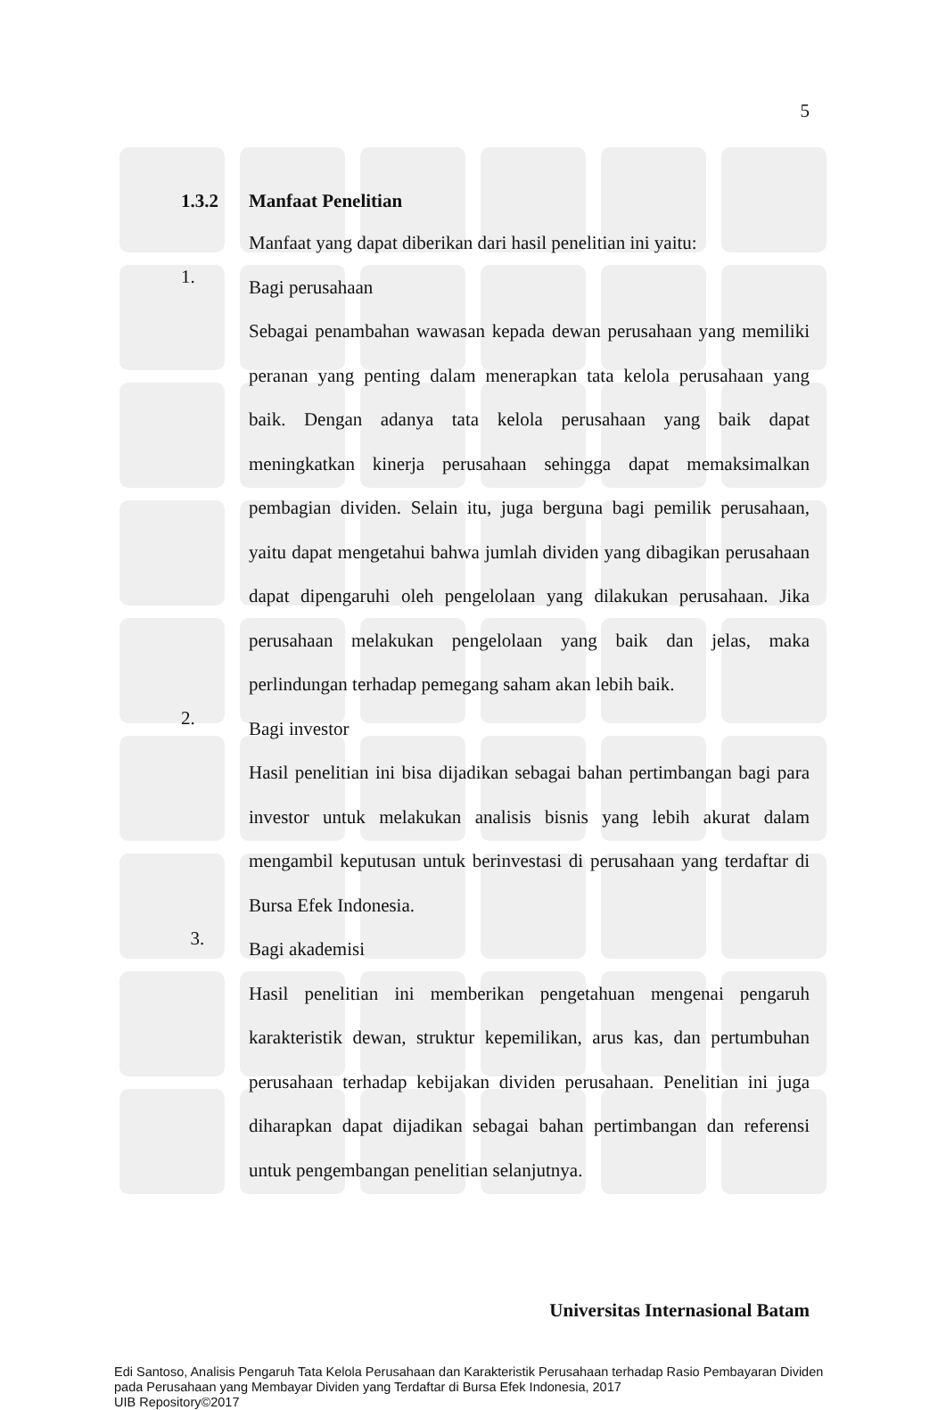5
1.3.2 Manfaat Penelitian
Manfaat yang dapat diberikan dari hasil penelitian ini yaitu:
1. Bagi perusahaan
Sebagai penambahan wawasan kepada dewan perusahaan yang memiliki peranan yang penting dalam menerapkan tata kelola perusahaan yang baik. Dengan adanya tata kelola perusahaan yang baik dapat meningkatkan kinerja perusahaan sehingga dapat memaksimalkan pembagian dividen. Selain itu, juga berguna bagi pemilik perusahaan, yaitu dapat mengetahui bahwa jumlah dividen yang dibagikan perusahaan dapat dipengaruhi oleh pengelolaan yang dilakukan perusahaan. Jika perusahaan melakukan pengelolaan yang baik dan jelas, maka perlindungan terhadap pemegang saham akan lebih baik.
2. Bagi investor
Hasil penelitian ini bisa dijadikan sebagai bahan pertimbangan bagi para investor untuk melakukan analisis bisnis yang lebih akurat dalam mengambil keputusan untuk berinvestasi di perusahaan yang terdaftar di Bursa Efek Indonesia.
3. Bagi akademisi
Hasil penelitian ini memberikan pengetahuan mengenai pengaruh karakteristik dewan, struktur kepemilikan, arus kas, dan pertumbuhan perusahaan terhadap kebijakan dividen perusahaan. Penelitian ini juga diharapkan dapat dijadikan sebagai bahan pertimbangan dan referensi untuk pengembangan penelitian selanjutnya.
Universitas Internasional Batam
Edi Santoso, Analisis Pengaruh Tata Kelola Perusahaan dan Karakteristik Perusahaan terhadap Rasio Pembayaran Dividen
pada Perusahaan yang Membayar Dividen yang Terdaftar di Bursa Efek Indonesia, 2017
UIB Repository©2017